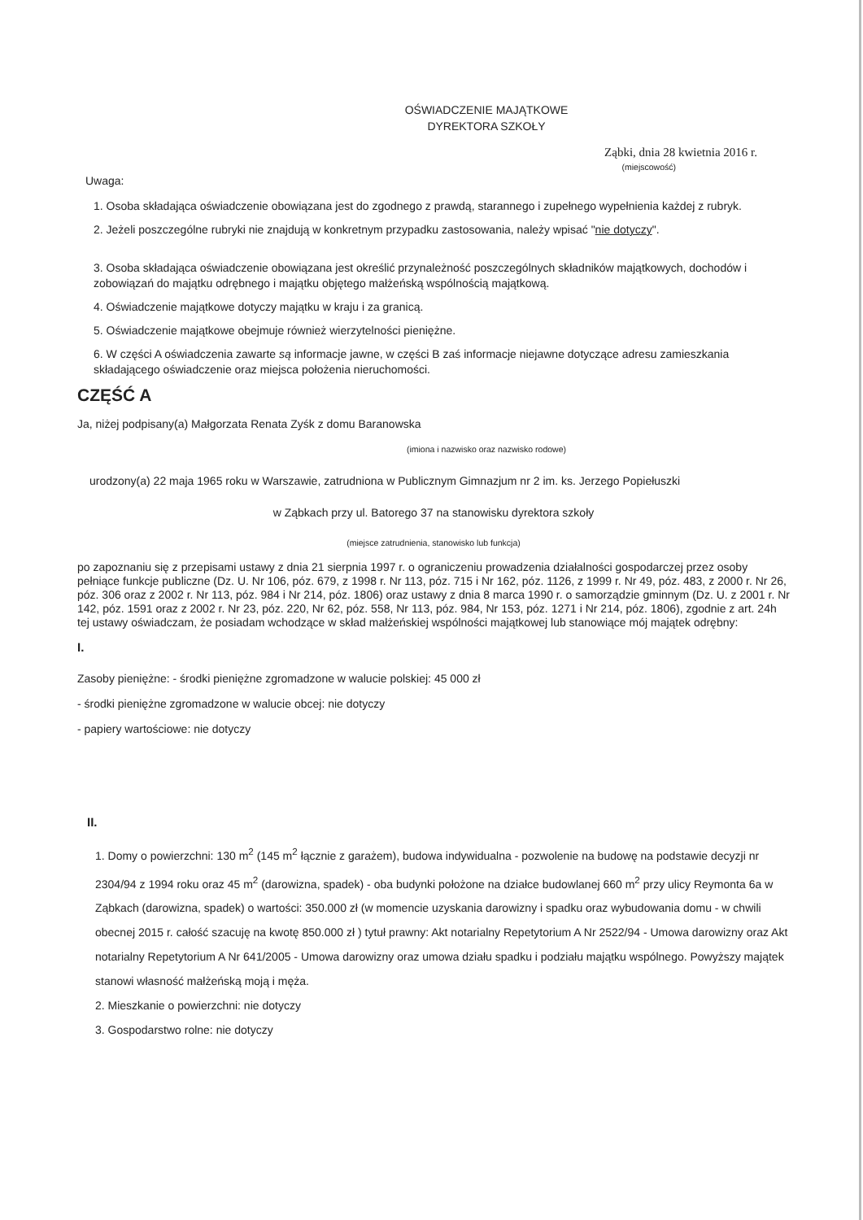OŚWIADCZENIE MAJĄTKOWE
DYREKTORA SZKOŁY
Ząbki, dnia 28 kwietnia 2016 r.
(miejscowość)
Uwaga:
1. Osoba składająca oświadczenie obowiązana jest do zgodnego z prawdą, starannego i zupełnego wypełnienia każdej z rubryk.
2. Jeżeli poszczególne rubryki nie znajdują w konkretnym przypadku zastosowania, należy wpisać "nie dotyczy".
3. Osoba składająca oświadczenie obowiązana jest określić przynależność poszczególnych składników majątkowych, dochodów i zobowiązań do majątku odrębnego i majątku objętego małżeńską wspólnością majątkową.
4. Oświadczenie majątkowe dotyczy majątku w kraju i za granicą.
5. Oświadczenie majątkowe obejmuje również wierzytelności pieniężne.
6. W części A oświadczenia zawarte są informacje jawne, w części B zaś informacje niejawne dotyczące adresu zamieszkania składającego oświadczenie oraz miejsca położenia nieruchomości.
CZĘŚĆ A
Ja, niżej podpisany(a) Małgorzata Renata Zyśk z domu Baranowska
(imiona i nazwisko oraz nazwisko rodowe)
urodzony(a) 22 maja 1965 roku w Warszawie, zatrudniona w Publicznym Gimnazjum nr 2 im. ks. Jerzego Popiełuszki
w Ząbkach przy ul. Batorego 37 na stanowisku dyrektora szkoły
(miejsce zatrudnienia, stanowisko lub funkcja)
po zapoznaniu się z przepisami ustawy z dnia 21 sierpnia 1997 r. o ograniczeniu prowadzenia działalności gospodarczej przez osoby pełniące funkcje publiczne (Dz. U. Nr 106, póz. 679, z 1998 r. Nr 113, póz. 715 i Nr 162, póz. 1126, z 1999 r. Nr 49, póz. 483, z 2000 r. Nr 26, póz. 306 oraz z 2002 r. Nr 113, póz. 984 i Nr 214, póz. 1806) oraz ustawy z dnia 8 marca 1990 r. o samorządzie gminnym (Dz. U. z 2001 r. Nr 142, póz. 1591 oraz z 2002 r. Nr 23, póz. 220, Nr 62, póz. 558, Nr 113, póz. 984, Nr 153, póz. 1271 i Nr 214, póz. 1806), zgodnie z art. 24h tej ustawy oświadczam, że posiadam wchodzące w skład małżeńskiej wspólności majątkowej lub stanowiące mój majątek odrębny:
I.
Zasoby pieniężne: - środki pieniężne zgromadzone w walucie polskiej: 45 000 zł
- środki pieniężne zgromadzone w walucie obcej: nie dotyczy
- papiery wartościowe: nie dotyczy
II.
1. Domy o powierzchni: 130 m<sup>2</sup> (145 m<sup>2</sup> łącznie z garażem), budowa indywidualna - pozwolenie na budowę na podstawie decyzji nr 2304/94 z 1994 roku oraz 45 m<sup>2</sup> (darowizna, spadek) - oba budynki położone na działce budowlanej 660 m<sup>2</sup> przy ulicy Reymonta 6a w Ząbkach (darowizna, spadek) o wartości: 350.000 zł (w momencie uzyskania darowizny i spadku oraz wybudowania domu - w chwili obecnej 2015 r. całość szacuję na kwotę 850.000 zł ) tytuł prawny: Akt notarialny Repetytorium A Nr 2522/94 - Umowa darowizny oraz Akt notarialny Repetytorium A Nr 641/2005 - Umowa darowizny oraz umowa działu spadku i podziału majątku wspólnego. Powyższy majątek stanowi własność małżeńską moją i męża.
2. Mieszkanie o powierzchni: nie dotyczy
3. Gospodarstwo rolne: nie dotyczy